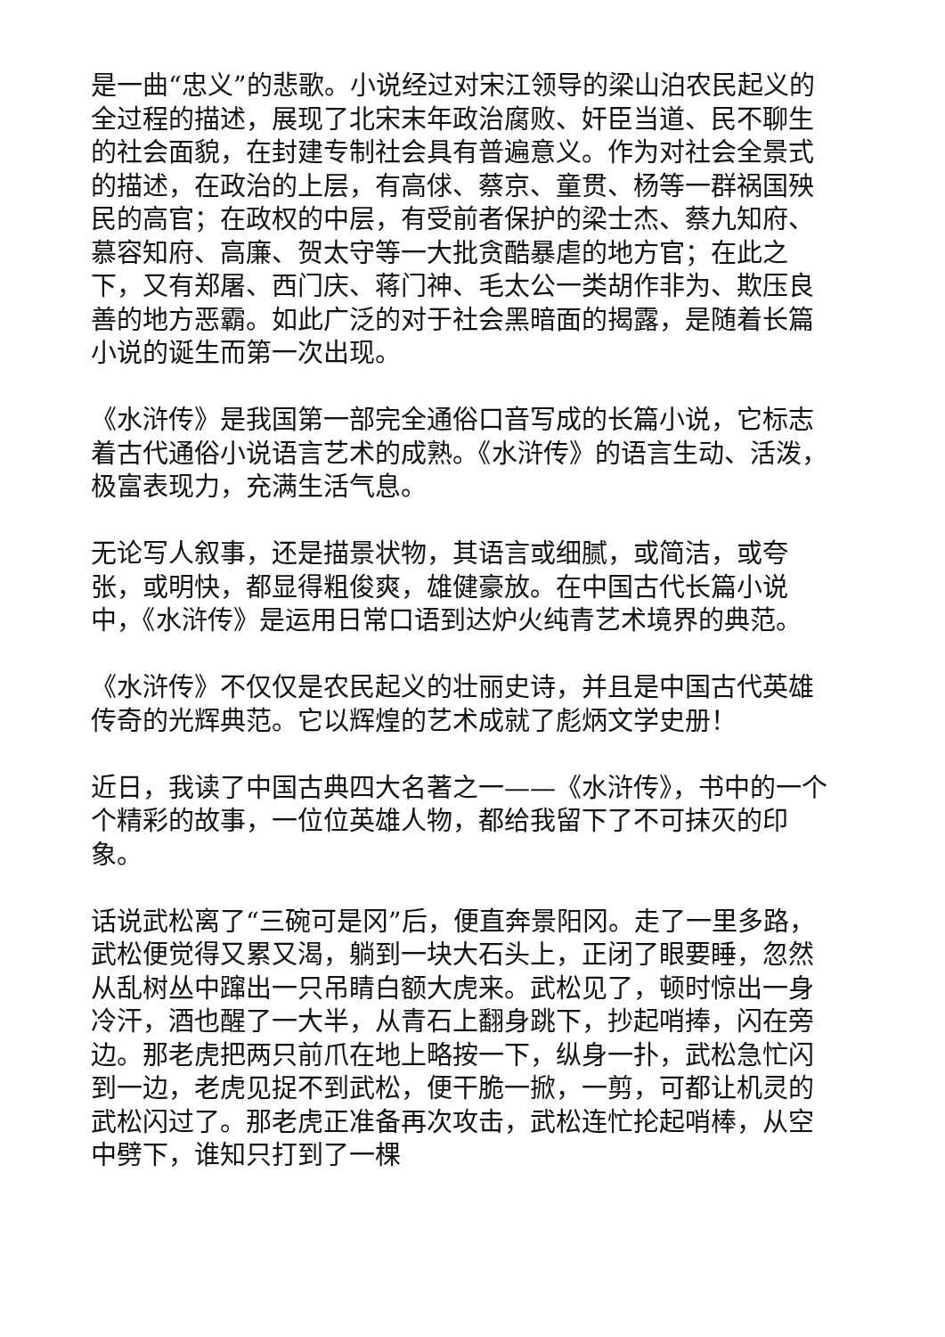是一曲“忠义”的悲歌。小说经过对宋江领导的梁山泊农民起义的全过程的描述，展现了北宋末年政治腐败、奸臣当道、民不聊生的社会面貌，在封建专制社会具有普遍意义。作为对社会全景式的描述，在政治的上层，有高俅、蔡京、童贯、杨等一群祸国殃民的高官；在政权的中层，有受前者保护的梁士杰、蔡九知府、慕容知府、高廉、贺太守等一大批贪酷暴虐的地方官；在此之下，又有郑屠、西门庆、蒋门神、毛太公一类胡作非为、欺压良善的地方恶霸。如此广泛的对于社会黑暗面的揭露，是随着长篇小说的诞生而第一次出现。
《水浒传》是我国第一部完全通俗口音写成的长篇小说，它标志着古代通俗小说语言艺术的成熟。《水浒传》的语言生动、活泼，极富表现力，充满生活气息。
无论写人叙事，还是描景状物，其语言或细腻，或简洁，或夸张，或明快，都显得粗俊爽，雄健豪放。在中国古代长篇小说中，《水浒传》是运用日常口语到达炉火纯青艺术境界的典范。
《水浒传》不仅仅是农民起义的壮丽史诗，并且是中国古代英雄传奇的光辉典范。它以辉煌的艺术成就了彪炳文学史册！
近日，我读了中国古典四大名著之一——《水浒传》，书中的一个个精彩的故事，一位位英雄人物，都给我留下了不可抹灭的印象。
话说武松离了“三碗可是冈”后，便直奔景阳冈。走了一里多路，武松便觉得又累又渴，躺到一块大石头上，正闭了眼要睡，忽然从乱树丛中蹿出一只吊睛白额大虎来。武松见了，顿时惊出一身冷汗，酒也醒了一大半，从青石上翻身跳下，抄起哨捧，闪在旁边。那老虎把两只前爪在地上略按一下，纵身一扑，武松急忙闪到一边，老虎见捉不到武松，便干脆一掀，一剪，可都让机灵的武松闪过了。那老虎正准备再次攻击，武松连忙抡起哨棒，从空中劈下，谁知只打到了一棵